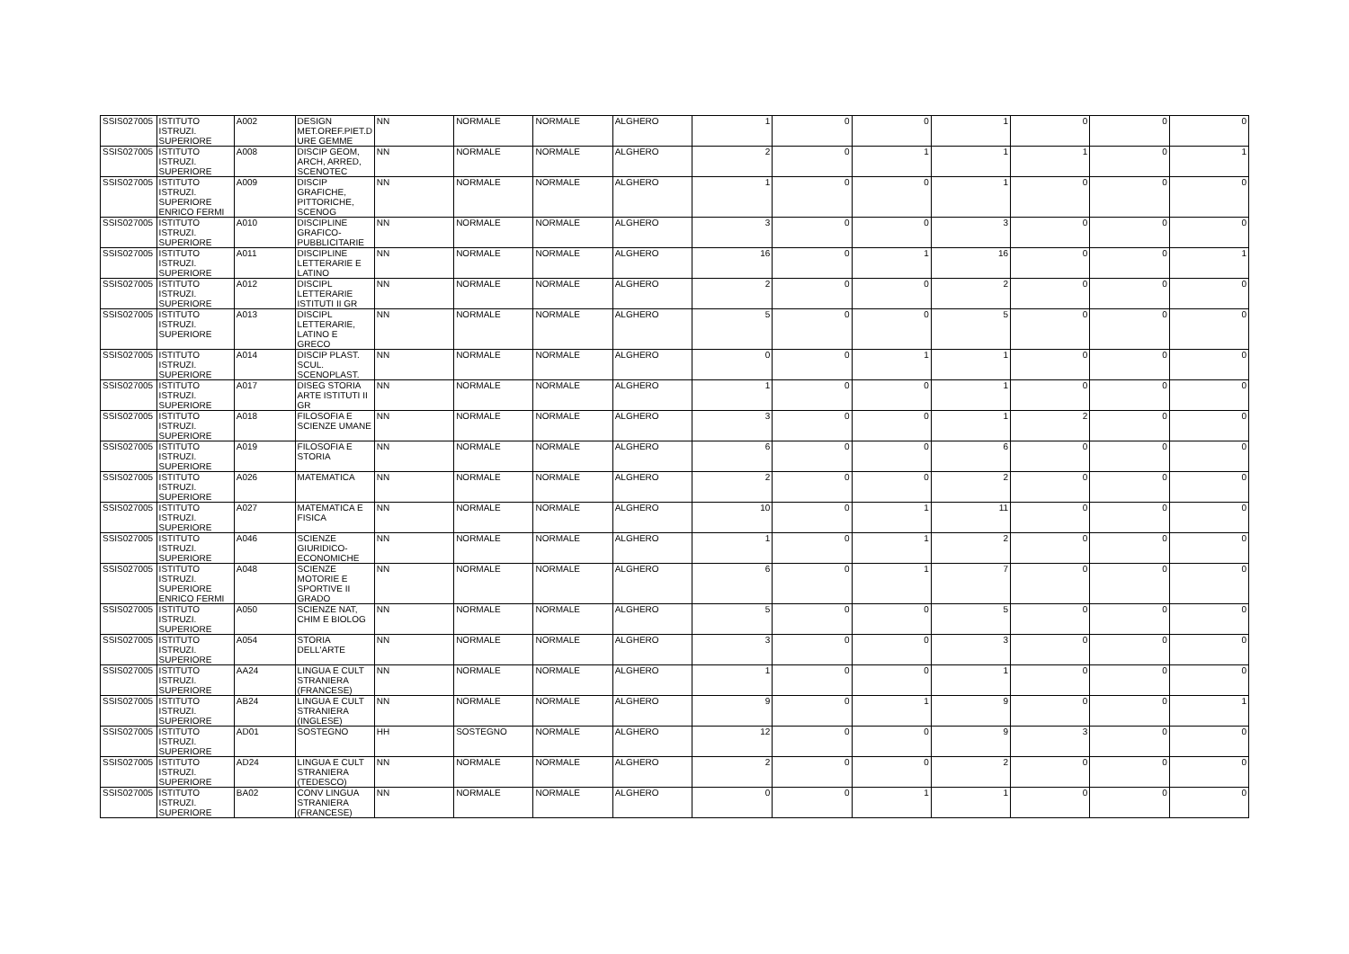| SSIS027005 | ISTITUTO ISTRUZI. SUPERIORE | A002 | DESIGN MET.OREF.PIET.D URE GEMME | NN | NORMALE | NORMALE | ALGHERO | 1 | 0 | 0 | 1 | 0 | 0 | 0 |
| SSIS027005 | ISTITUTO ISTRUZI. SUPERIORE | A008 | DISCIP GEOM, ARCH, ARRED, SCENOTEC | NN | NORMALE | NORMALE | ALGHERO | 2 | 0 | 1 | 1 | 1 | 0 | 1 |
| SSIS027005 | ISTITUTO ISTRUZI. SUPERIORE ENRICO FERMI | A009 | DISCIP GRAFICHE, PITTORICHE, SCENOG | NN | NORMALE | NORMALE | ALGHERO | 1 | 0 | 0 | 1 | 0 | 0 | 0 |
| SSIS027005 | ISTITUTO ISTRUZI. SUPERIORE | A010 | DISCIPLINE GRAFICO-PUBBLICITARIE | NN | NORMALE | NORMALE | ALGHERO | 3 | 0 | 0 | 3 | 0 | 0 | 0 |
| SSIS027005 | ISTITUTO ISTRUZI. SUPERIORE | A011 | DISCIPLINE LETTERARIE E LATINO | NN | NORMALE | NORMALE | ALGHERO | 16 | 0 | 1 | 16 | 0 | 0 | 1 |
| SSIS027005 | ISTITUTO ISTRUZI. SUPERIORE | A012 | DISCIPL LETTERARIE ISTITUTI II GR | NN | NORMALE | NORMALE | ALGHERO | 2 | 0 | 0 | 2 | 0 | 0 | 0 |
| SSIS027005 | ISTITUTO ISTRUZI. SUPERIORE | A013 | DISCIPL LETTERARIE, LATINO E GRECO | NN | NORMALE | NORMALE | ALGHERO | 5 | 0 | 0 | 5 | 0 | 0 | 0 |
| SSIS027005 | ISTITUTO ISTRUZI. SUPERIORE | A014 | DISCIP PLAST. SCUL. SCENOPLAST. | NN | NORMALE | NORMALE | ALGHERO | 0 | 0 | 1 | 1 | 0 | 0 | 0 |
| SSIS027005 | ISTITUTO ISTRUZI. SUPERIORE | A017 | DISEG STORIA ARTE ISTITUTI II GR | NN | NORMALE | NORMALE | ALGHERO | 1 | 0 | 0 | 1 | 0 | 0 | 0 |
| SSIS027005 | ISTITUTO ISTRUZI. SUPERIORE | A018 | FILOSOFIA E SCIENZE UMANE | NN | NORMALE | NORMALE | ALGHERO | 3 | 0 | 0 | 1 | 2 | 0 | 0 |
| SSIS027005 | ISTITUTO ISTRUZI. SUPERIORE | A019 | FILOSOFIA E STORIA | NN | NORMALE | NORMALE | ALGHERO | 6 | 0 | 0 | 6 | 0 | 0 | 0 |
| SSIS027005 | ISTITUTO ISTRUZI. SUPERIORE | A026 | MATEMATICA | NN | NORMALE | NORMALE | ALGHERO | 2 | 0 | 0 | 2 | 0 | 0 | 0 |
| SSIS027005 | ISTITUTO ISTRUZI. SUPERIORE | A027 | MATEMATICA E FISICA | NN | NORMALE | NORMALE | ALGHERO | 10 | 0 | 1 | 11 | 0 | 0 | 0 |
| SSIS027005 | ISTITUTO ISTRUZI. SUPERIORE | A046 | SCIENZE GIURIDICO-ECONOMICHE | NN | NORMALE | NORMALE | ALGHERO | 1 | 0 | 1 | 2 | 0 | 0 | 0 |
| SSIS027005 | ISTITUTO ISTRUZI. SUPERIORE ENRICO FERMI | A048 | SCIENZE MOTORIE E SPORTIVE II GRADO | NN | NORMALE | NORMALE | ALGHERO | 6 | 0 | 1 | 7 | 0 | 0 | 0 |
| SSIS027005 | ISTITUTO ISTRUZI. SUPERIORE | A050 | SCIENZE NAT, CHIM E BIOLOG | NN | NORMALE | NORMALE | ALGHERO | 5 | 0 | 0 | 5 | 0 | 0 | 0 |
| SSIS027005 | ISTITUTO ISTRUZI. SUPERIORE | A054 | STORIA DELL'ARTE | NN | NORMALE | NORMALE | ALGHERO | 3 | 0 | 0 | 3 | 0 | 0 | 0 |
| SSIS027005 | ISTITUTO ISTRUZI. SUPERIORE | AA24 | LINGUA E CULT STRANIERA (FRANCESE) | NN | NORMALE | NORMALE | ALGHERO | 1 | 0 | 0 | 1 | 0 | 0 | 0 |
| SSIS027005 | ISTITUTO ISTRUZI. SUPERIORE | AB24 | LINGUA E CULT STRANIERA (INGLESE) | NN | NORMALE | NORMALE | ALGHERO | 9 | 0 | 1 | 9 | 0 | 0 | 1 |
| SSIS027005 | ISTITUTO ISTRUZI. SUPERIORE | AD01 | SOSTEGNO | HH | SOSTEGNO | NORMALE | ALGHERO | 12 | 0 | 0 | 9 | 3 | 0 | 0 |
| SSIS027005 | ISTITUTO ISTRUZI. SUPERIORE | AD24 | LINGUA E CULT STRANIERA (TEDESCO) | NN | NORMALE | NORMALE | ALGHERO | 2 | 0 | 0 | 2 | 0 | 0 | 0 |
| SSIS027005 | ISTITUTO ISTRUZI. SUPERIORE | BA02 | CONV LINGUA STRANIERA (FRANCESE) | NN | NORMALE | NORMALE | ALGHERO | 0 | 0 | 1 | 1 | 0 | 0 | 0 |